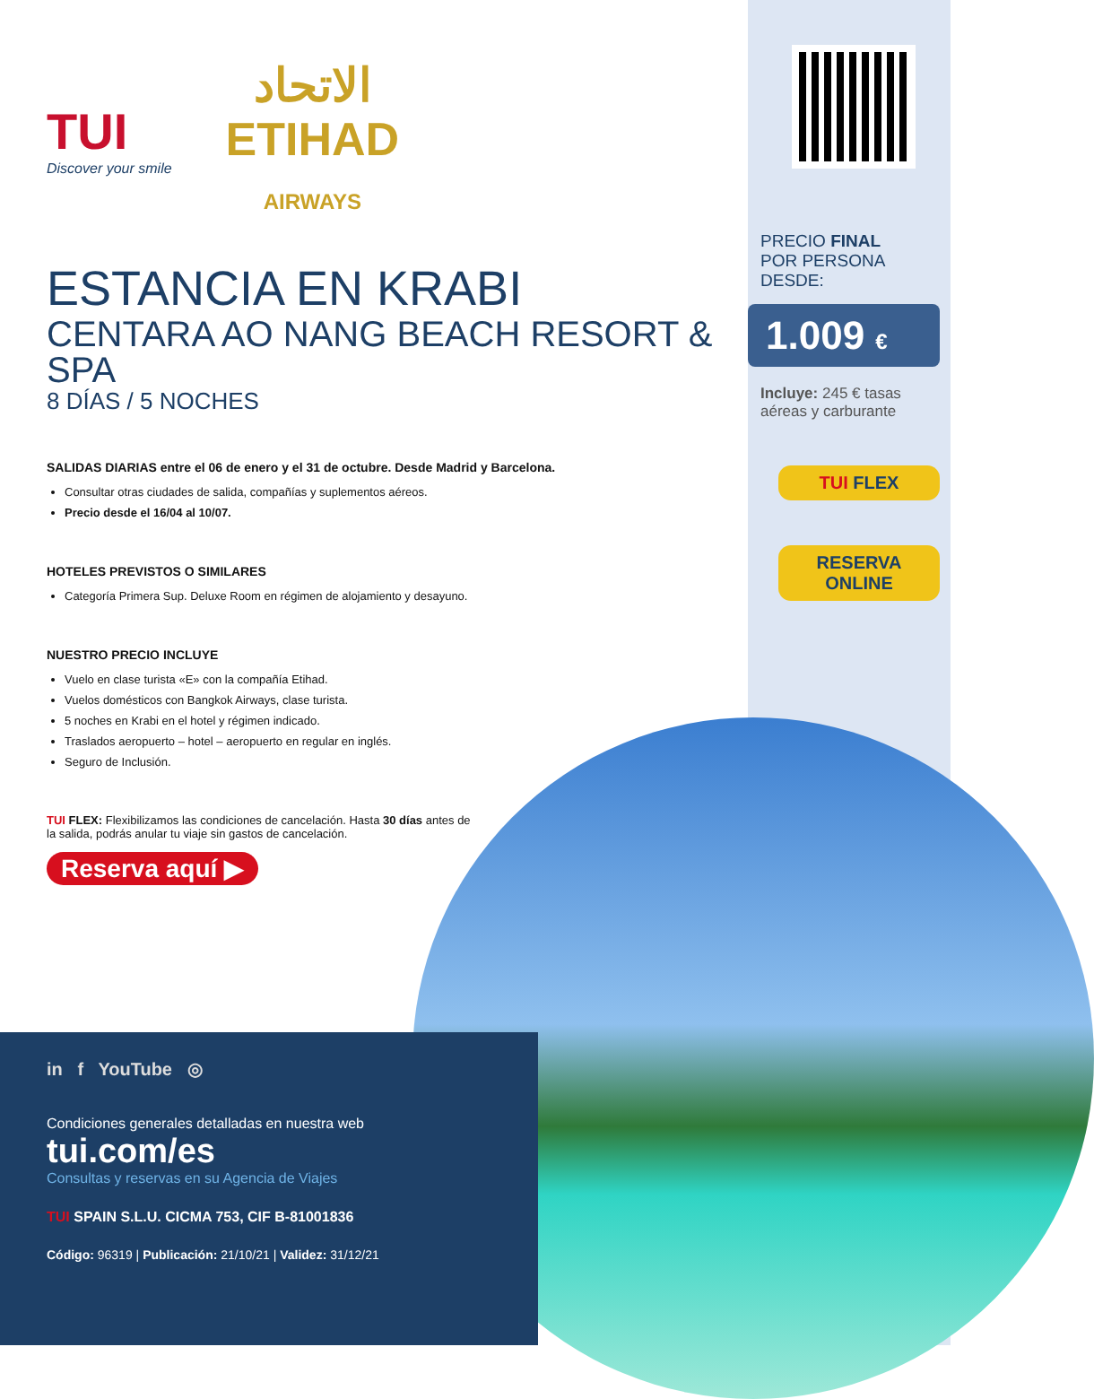TUI
Discover your smile
الاتحاد
ETIHAD
AIRWAYS
ESTANCIA EN KRABI
CENTARA AO NANG BEACH RESORT & SPA
8 DÍAS / 5 NOCHES
SALIDAS DIARIAS entre el 06 de enero y el 31 de octubre. Desde Madrid y Barcelona.
Consultar otras ciudades de salida, compañías y suplementos aéreos.
Precio desde el 16/04 al 10/07.
HOTELES PREVISTOS O SIMILARES
Categoría Primera Sup. Deluxe Room en régimen de alojamiento y desayuno.
NUESTRO PRECIO INCLUYE
Vuelo en clase turista «E» con la compañía Etihad.
Vuelos domésticos con Bangkok Airways, clase turista.
5 noches en Krabi en el hotel y régimen indicado.
Traslados aeropuerto – hotel – aeropuerto en regular en inglés.
Seguro de Inclusión.
TUI FLEX: Flexibilizamos las condiciones de cancelación. Hasta 30 días antes de la salida, podrás anular tu viaje sin gastos de cancelación.
Reserva aquí ▶
PRECIO FINAL
POR PERSONA DESDE:
1.009 €
Incluye: 245 € tasas aéreas y carburante
TUI FLEX
RESERVA
ONLINE
in f YouTube ◎
Condiciones generales detalladas en nuestra web
tui.com/es
Consultas y reservas en su Agencia de Viajes
TUI SPAIN S.L.U. CICMA 753, CIF B-81001836
Código: 96319 | Publicación: 21/10/21 | Validez: 31/12/21